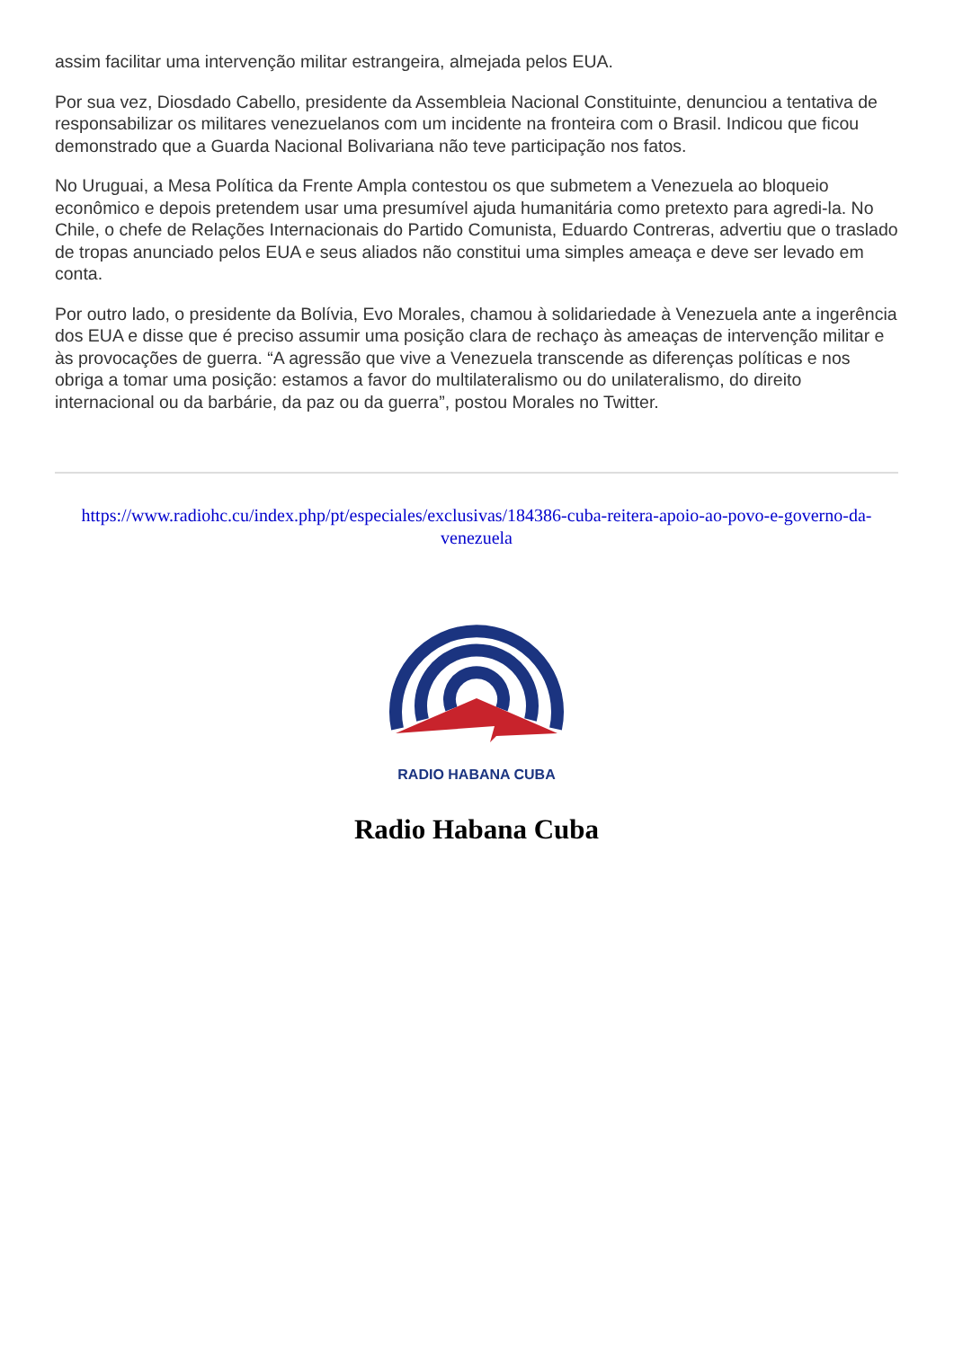assim facilitar uma intervenção militar estrangeira, almejada pelos EUA.
Por sua vez, Diosdado Cabello, presidente da Assembleia Nacional Constituinte, denunciou a tentativa de responsabilizar os militares venezuelanos com um incidente na fronteira com o Brasil. Indicou que ficou demonstrado que a Guarda Nacional Bolivariana não teve participação nos fatos.
No Uruguai, a Mesa Política da Frente Ampla contestou os que submetem a Venezuela ao bloqueio econômico e depois pretendem usar uma presumível ajuda humanitária como pretexto para agredi-la. No Chile, o chefe de Relações Internacionais do Partido Comunista, Eduardo Contreras, advertiu que o traslado de tropas anunciado pelos EUA e seus aliados não constitui uma simples ameaça e deve ser levado em conta.
Por outro lado, o presidente da Bolívia, Evo Morales, chamou à solidariedade à Venezuela ante a ingerência dos EUA e disse que é preciso assumir uma posição clara de rechaço às ameaças de intervenção militar e às provocações de guerra. “A agressão que vive a Venezuela transcende as diferenças políticas e nos obriga a tomar uma posição: estamos a favor do multilateralismo ou do unilateralismo, do direito internacional ou da barbárie, da paz ou da guerra”, postou Morales no Twitter.
https://www.radiohc.cu/index.php/pt/especiales/exclusivas/184386-cuba-reitera-apoio-ao-povo-e-governo-da-venezuela
RADIO HABANA CUBA
Radio Habana Cuba